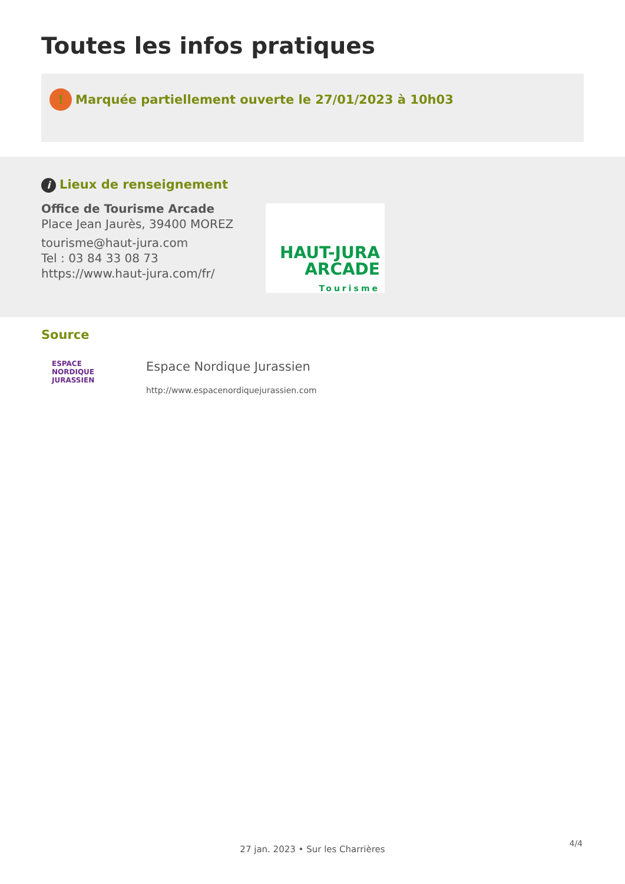Toutes les infos pratiques
! Marquée partiellement ouverte le 27/01/2023 à 10h03
i Lieux de renseignement
Office de Tourisme Arcade
Place Jean Jaurès, 39400 MOREZ
tourisme@haut-jura.com
Tel : 03 84 33 08 73
https://www.haut-jura.com/fr/
HAUT-JURA
ARCADE
Tourisme
Source
ESPACE
NORDIQUE
JURASSIEN
Espace Nordique Jurassien
http://www.espacenordiquejurassien.com
4/4
27 jan. 2023 • Sur les Charrières